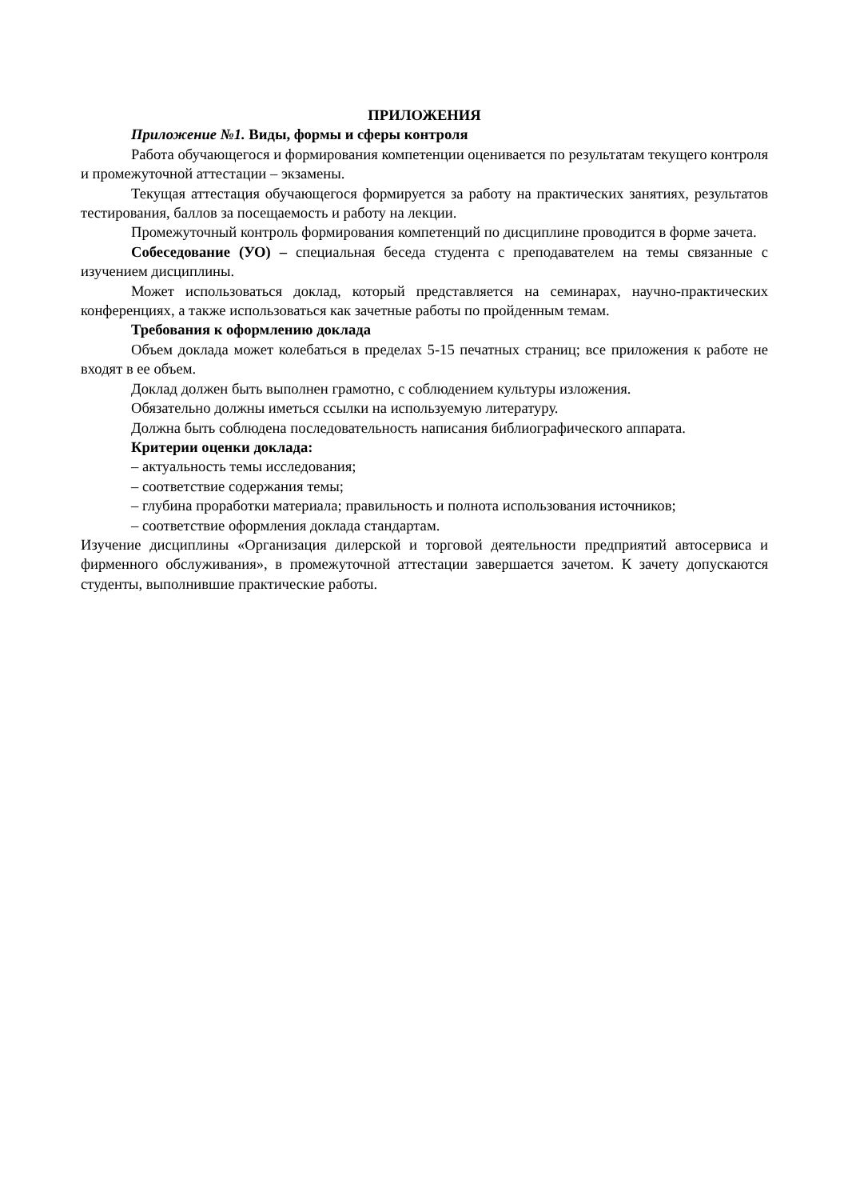ПРИЛОЖЕНИЯ
Приложение №1. Виды, формы и сферы контроля
Работа обучающегося и формирования компетенции оценивается по результатам текущего контроля и промежуточной аттестации – экзамены.
Текущая аттестация обучающегося формируется за работу на практических занятиях, результатов тестирования, баллов за посещаемость и работу на лекции.
Промежуточный контроль формирования компетенций по дисциплине проводится в форме зачета.
Собеседование (УО) – специальная беседа студента с преподавателем на темы связанные с изучением дисциплины.
Может использоваться доклад, который представляется на семинарах, научно-практических конференциях, а также использоваться как зачетные работы по пройденным темам.
Требования к оформлению доклада
Объем доклада может колебаться в пределах 5-15 печатных страниц; все приложения к работе не входят в ее объем.
Доклад должен быть выполнен грамотно, с соблюдением культуры изложения.
Обязательно должны иметься ссылки на используемую литературу.
Должна быть соблюдена последовательность написания библиографического аппарата.
Критерии оценки доклада:
– актуальность темы исследования;
– соответствие содержания темы;
– глубина проработки материала; правильность и полнота использования источников;
– соответствие оформления доклада стандартам.
Изучение дисциплины «Организация дилерской и торговой деятельности предприятий автосервиса и фирменного обслуживания», в промежуточной аттестации завершается зачетом. К зачету допускаются студенты, выполнившие практические работы.